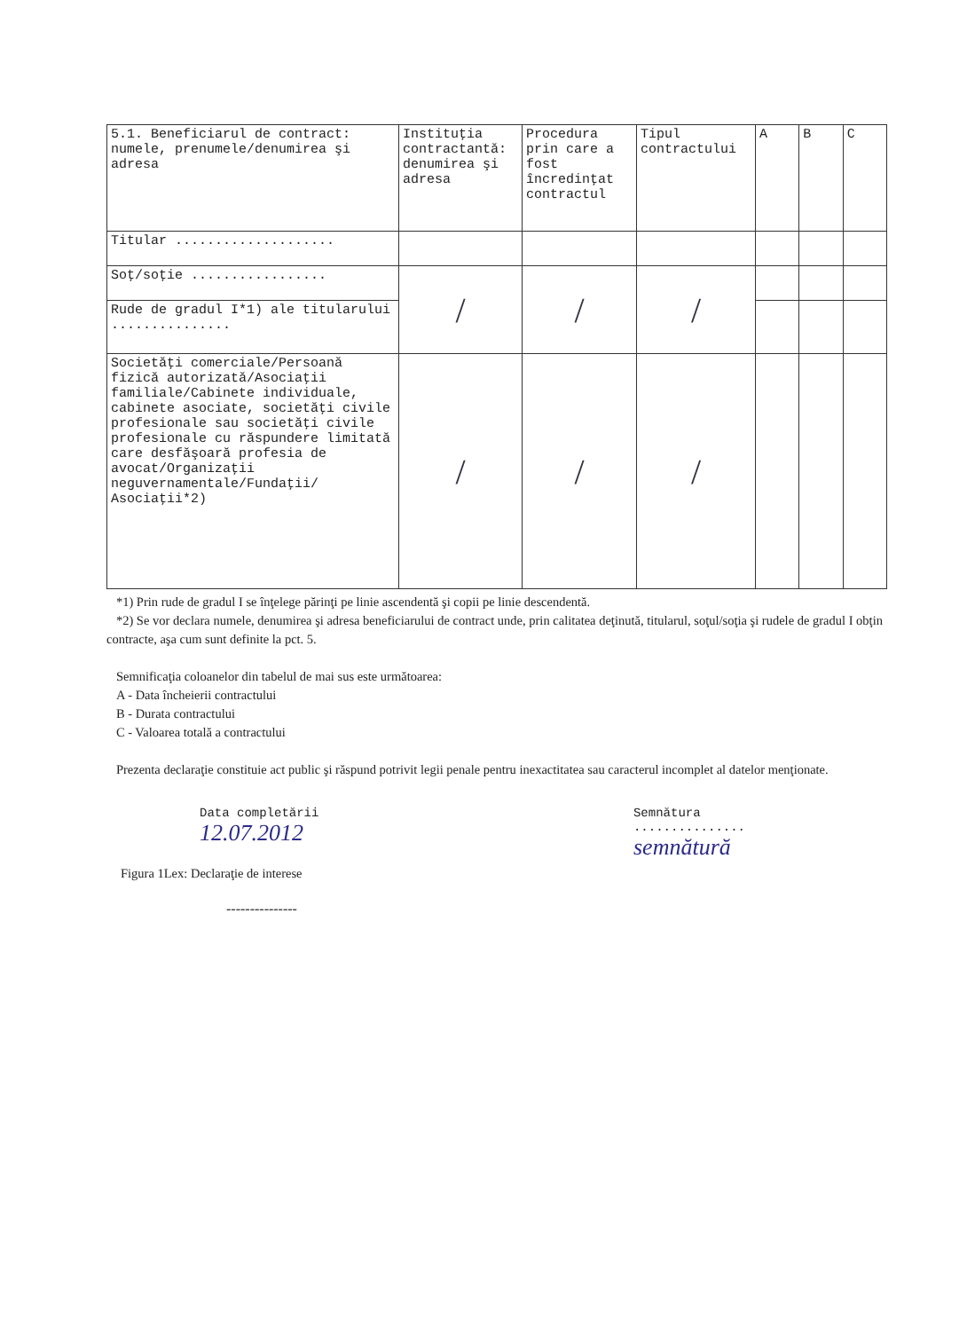| 5.1. Beneficiarul de contract: numele, prenumele/denumirea şi adresa | Instituţia contractantă: denumirea şi adresa | Procedura prin care a fost încredinţat contractul | Tipul contractului | A | B | C |
| --- | --- | --- | --- | --- | --- | --- |
| Titular .................... | | | | | | |
| Soţ/soţie ................. | / | / | / | | | |
| Rude de gradul I*1) ale titularului ............... | | | | | | |
| Societăţi comerciale/Persoană fizică autorizată/Asociaţii familiale/Cabinete individuale, cabinete asociate, societăţi civile profesionale sau societăţi civile profesionale cu răspundere limitată care desfăşoară profesia de avocat/Organizaţii neguvernamentale/Fundaţii/ Asociaţii*2) | / | / | / | | | |
*1) Prin rude de gradul I se înţelege părinţi pe linie ascendentă şi copii pe linie descendentă.
*2) Se vor declara numele, denumirea şi adresa beneficiarului de contract unde, prin calitatea deţinută, titularul, soţul/soţia şi rudele de gradul I obţin contracte, aşa cum sunt definite la pct. 5.
Semnificaţia coloanelor din tabelul de mai sus este următoarea:
A - Data încheierii contractului
B - Durata contractului
C - Valoarea totală a contractului
Prezenta declaraţie constituie act public şi răspund potrivit legii penale pentru inexactitatea sau caracterul incomplet al datelor menţionate.
Data completării
12.07.2012
Semnătura
...............
semnătură
Figura 1Lex: Declaraţie de interese
---------------